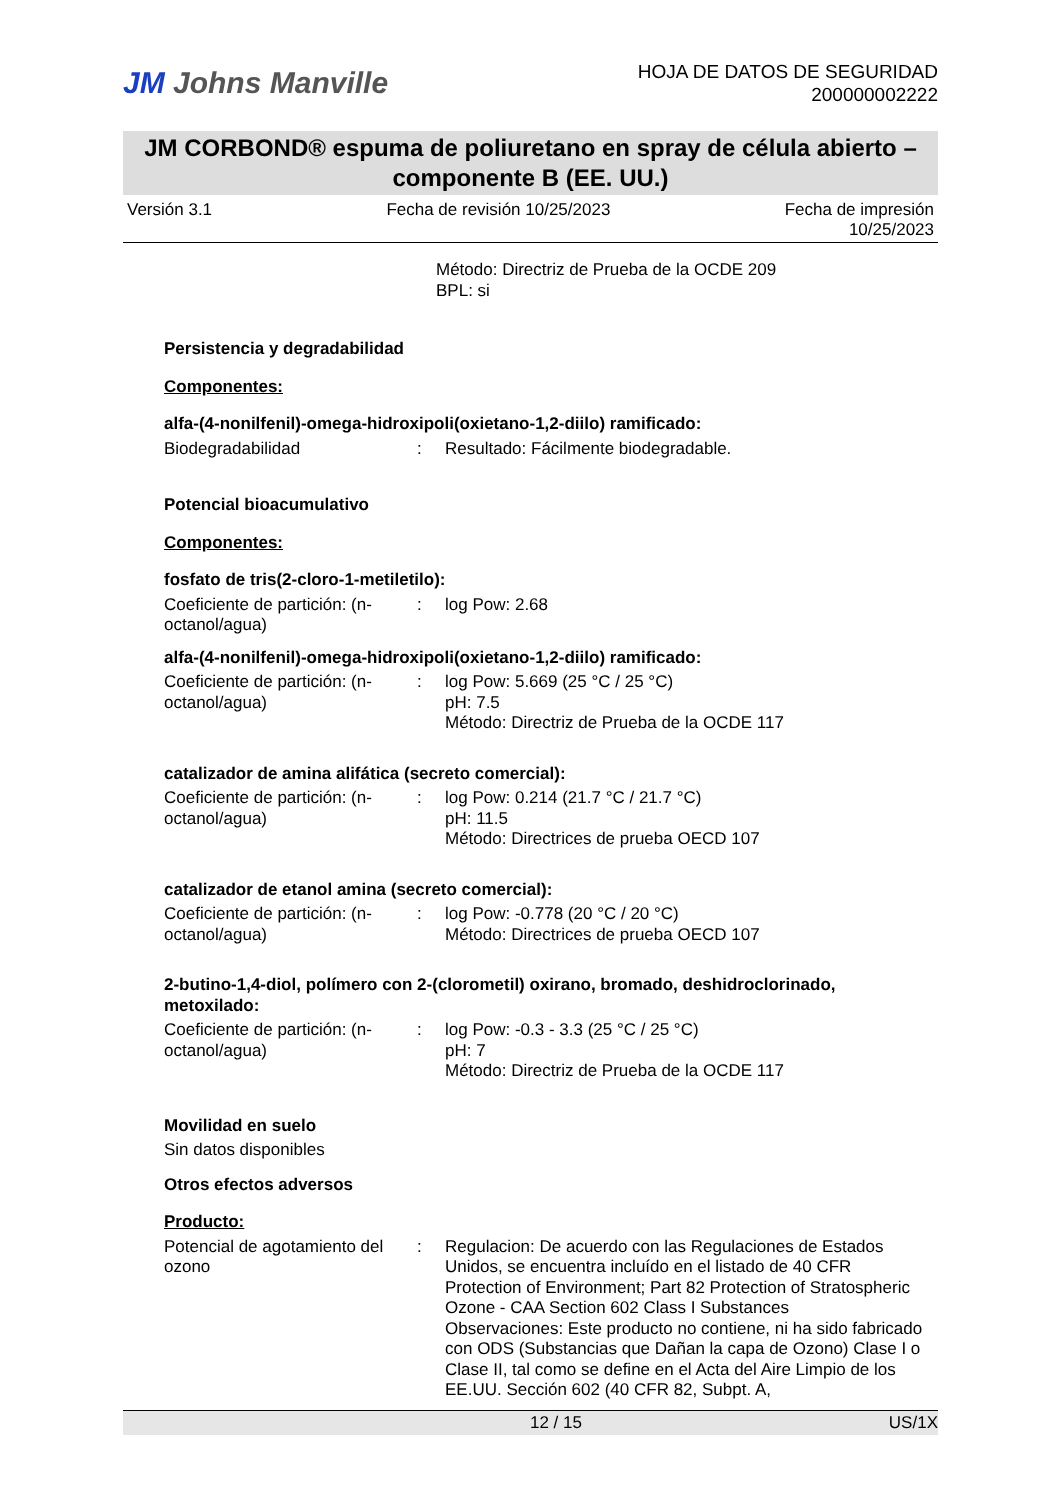JM Johns Manville
HOJA DE DATOS DE SEGURIDAD
200000002222
JM CORBOND® espuma de poliuretano en spray de célula abierto –
componente B (EE. UU.)
Versión 3.1 Fecha de revisión 10/25/2023 Fecha de impresión
10/25/2023
Método: Directriz de Prueba de la OCDE 209
BPL: si
Persistencia y degradabilidad
Componentes:
alfa-(4-nonilfenil)-omega-hidroxipoli(oxietano-1,2-diilo) ramificado:
| Biodegradabilidad | : | Resultado: Fácilmente biodegradable. |
Potencial bioacumulativo
Componentes:
fosfato de tris(2-cloro-1-metiletilo):
| Coeficiente de partición: (n-octanol/agua) | : | log Pow: 2.68 |
alfa-(4-nonilfenil)-omega-hidroxipoli(oxietano-1,2-diilo) ramificado:
| Coeficiente de partición: (n-octanol/agua) | : | log Pow: 5.669 (25 °C / 25 °C) pH: 7.5 Método: Directriz de Prueba de la OCDE 117 |
catalizador de amina alifática (secreto comercial):
| Coeficiente de partición: (n-octanol/agua) | : | log Pow: 0.214 (21.7 °C / 21.7 °C) pH: 11.5 Método: Directrices de prueba OECD 107 |
catalizador de etanol amina (secreto comercial):
| Coeficiente de partición: (n-octanol/agua) | : | log Pow: -0.778 (20 °C / 20 °C) Método: Directrices de prueba OECD 107 |
2-butino-1,4-diol, polímero con 2-(clorometil) oxirano, bromado, deshidroclorinado, metoxilado:
| Coeficiente de partición: (n-octanol/agua) | : | log Pow: -0.3 - 3.3 (25 °C / 25 °C) pH: 7 Método: Directriz de Prueba de la OCDE 117 |
Movilidad en suelo
Sin datos disponibles
Otros efectos adversos
Producto:
| Potencial de agotamiento del ozono | : | Regulacion: De acuerdo con las Regulaciones de Estados Unidos, se encuentra incluído en el listado de 40 CFR Protection of Environment; Part 82 Protection of Stratospheric Ozone - CAA Section 602 Class I Substances Observaciones: Este producto no contiene, ni ha sido fabricado con ODS (Substancias que Dañan la capa de Ozono) Clase I o Clase II, tal como se define en el Acta del Aire Limpio de los EE.UU. Sección 602 (40 CFR 82, Subpt. A, |
12 / 15 US/1X